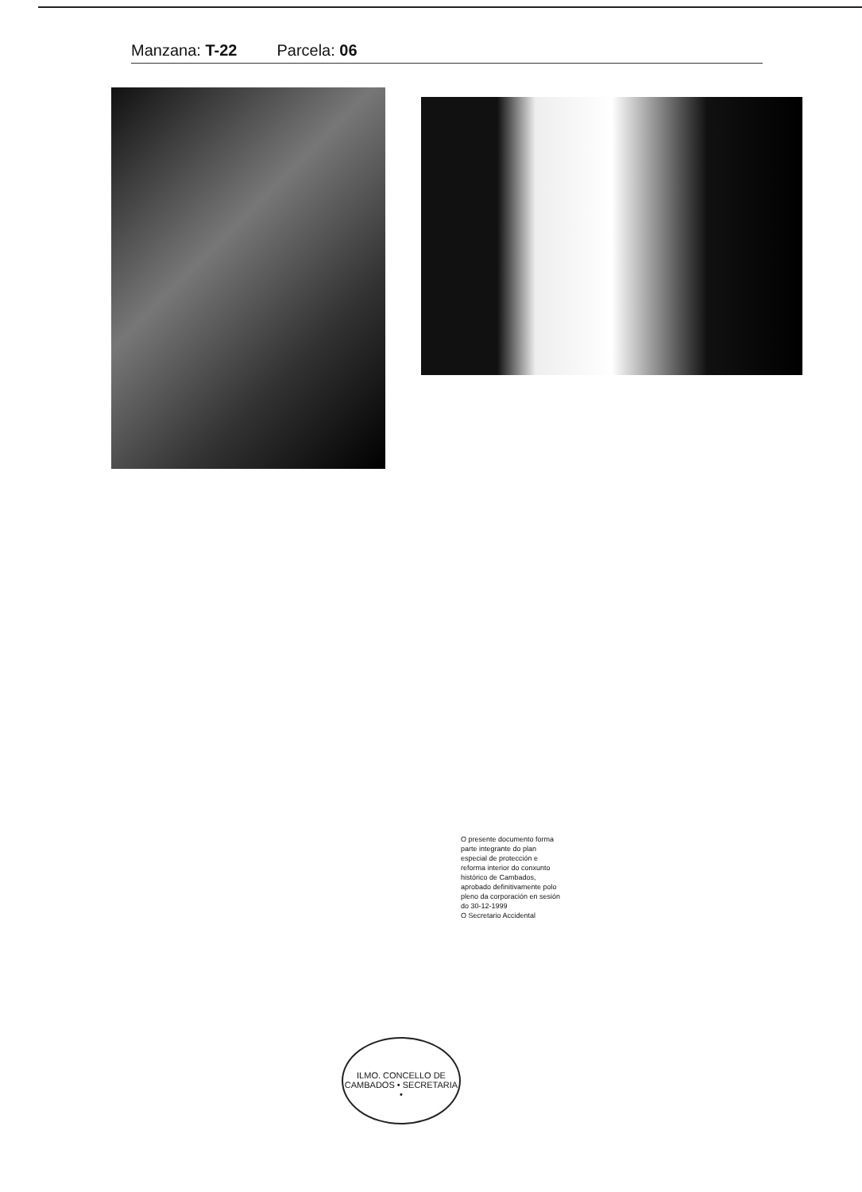Manzana: T-22 Parcela: 06
O presente documento forma parte integrante do plan especial de protección e reforma interior do conxunto histórico de Cambados, aprobado definitivamente polo pleno da corporación en sesión do 30-12-1999
O Secretario Accidental
ILMO. CONCELLO DE CAMBADOS • SECRETARIA •